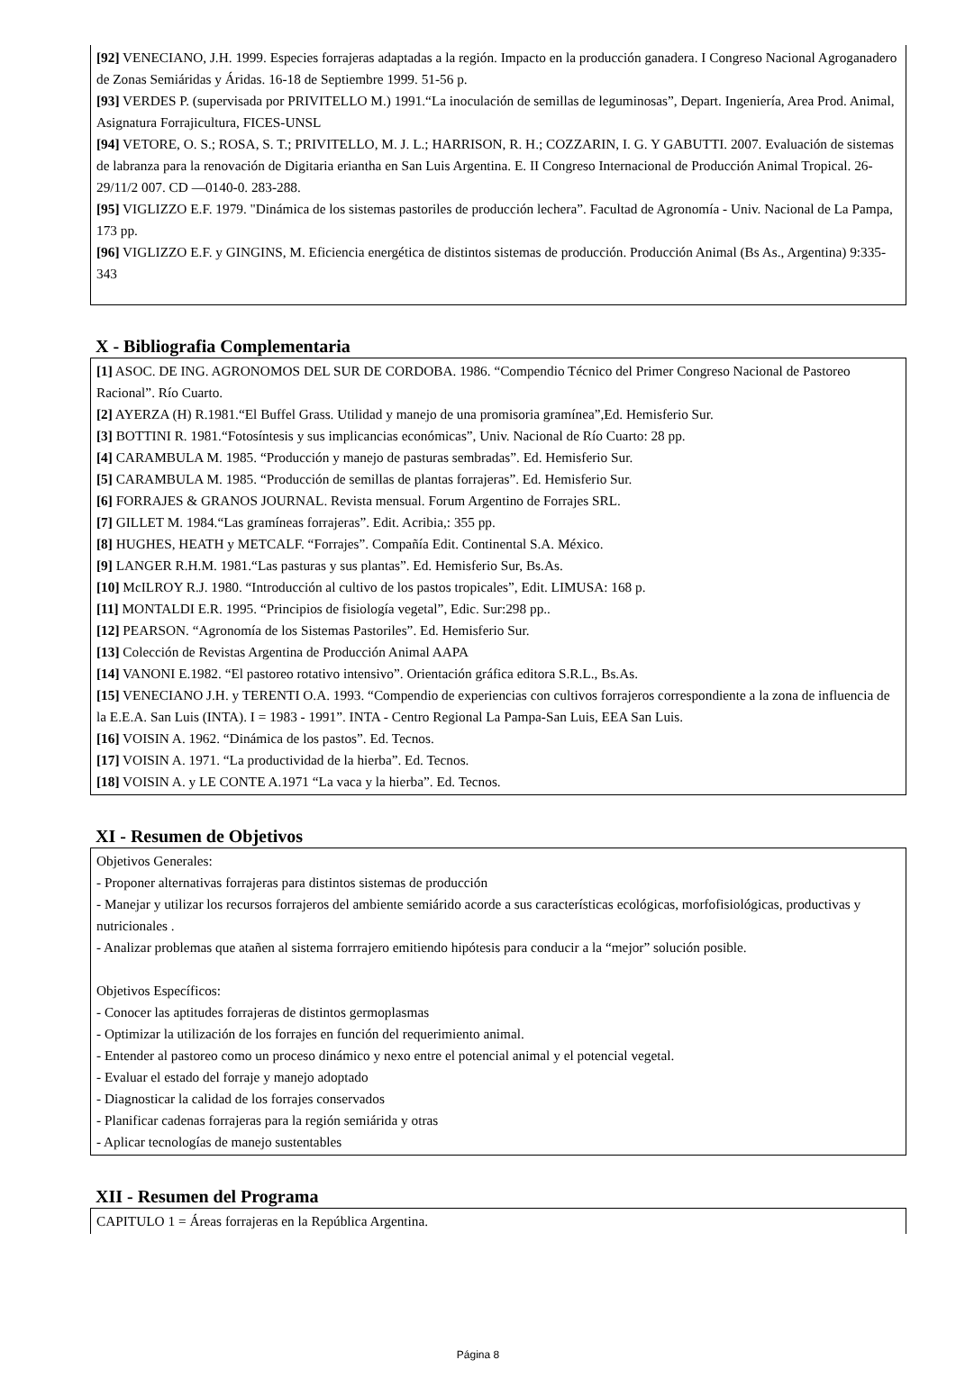[92] VENECIANO, J.H. 1999. Especies forrajeras adaptadas a la región. Impacto en la producción ganadera. I Congreso Nacional Agroganadero de Zonas Semiáridas y Áridas. 16-18 de Septiembre 1999. 51-56 p.
[93] VERDES P. (supervisada por PRIVITELLO M.) 1991.“La inoculación de semillas de leguminosas”, Depart. Ingeniería, Area Prod. Animal, Asignatura Forrajicultura, FICES-UNSL
[94] VETORE, O. S.; ROSA, S. T.; PRIVITELLO, M. J. L.; HARRISON, R. H.; COZZARIN, I. G. Y GABUTTI. 2007. Evaluación de sistemas de labranza para la renovación de Digitaria eriantha en San Luis Argentina. E. II Congreso Internacional de Producción Animal Tropical. 26-29/11/2 007. CD —0140-0. 283-288.
[95] VIGLIZZO E.F. 1979. "Dinámica de los sistemas pastoriles de producción lechera”. Facultad de Agronomía - Univ. Nacional de La Pampa, 173 pp.
[96] VIGLIZZO E.F. y GINGINS, M. Eficiencia energética de distintos sistemas de producción. Producción Animal (Bs As., Argentina) 9:335-343
X - Bibliografia Complementaria
[1] ASOC. DE ING. AGRONOMOS DEL SUR DE CORDOBA. 1986. “Compendio Técnico del Primer Congreso Nacional de Pastoreo Racional”. Río Cuarto.
[2] AYERZA (H) R.1981.“El Buffel Grass. Utilidad y manejo de una promisoria gramínea”,Ed. Hemisferio Sur.
[3] BOTTINI R. 1981.“Fotosíntesis y sus implicancias económicas”, Univ. Nacional de Río Cuarto: 28 pp.
[4] CARAMBULA M. 1985. “Producción y manejo de pasturas sembradas”. Ed. Hemisferio Sur.
[5] CARAMBULA M. 1985. “Producción de semillas de plantas forrajeras”. Ed. Hemisferio Sur.
[6] FORRAJES & GRANOS JOURNAL. Revista mensual. Forum Argentino de Forrajes SRL.
[7] GILLET M. 1984.“Las gramíneas forrajeras”. Edit. Acribia,: 355 pp.
[8] HUGHES, HEATH y METCALF. “Forrajes”. Compañía Edit. Continental S.A. México.
[9] LANGER R.H.M. 1981.“Las pasturas y sus plantas”. Ed. Hemisferio Sur, Bs.As.
[10] McILROY R.J. 1980. “Introducción al cultivo de los pastos tropicales”, Edit. LIMUSA: 168 p.
[11] MONTALDI E.R. 1995. “Principios de fisiología vegetal”, Edic. Sur:298 pp..
[12] PEARSON. “Agronomía de los Sistemas Pastoriles”. Ed. Hemisferio Sur.
[13] Colección de Revistas Argentina de Producción Animal AAPA
[14] VANONI E.1982. “El pastoreo rotativo intensivo”. Orientación gráfica editora S.R.L., Bs.As.
[15] VENECIANO J.H. y TERENTI O.A. 1993. “Compendio de experiencias con cultivos forrajeros correspondiente a la zona de influencia de la E.E.A. San Luis (INTA). I = 1983 - 1991”. INTA - Centro Regional La Pampa-San Luis, EEA San Luis.
[16] VOISIN A. 1962. “Dinámica de los pastos”. Ed. Tecnos.
[17] VOISIN A. 1971. “La productividad de la hierba”. Ed. Tecnos.
[18] VOISIN A. y LE CONTE A.1971 “La vaca y la hierba”. Ed. Tecnos.
XI - Resumen de Objetivos
Objetivos Generales:
- Proponer alternativas forrajeras para distintos sistemas de producción
- Manejar y utilizar los recursos forrajeros del ambiente semiárido acorde a sus características ecológicas, morfofisiológicas, productivas y nutricionales .
- Analizar problemas que atañen al sistema forrrajero emitiendo hipótesis para conducir a la “mejor” solución posible.
Objetivos Específicos:
- Conocer las aptitudes forrajeras de distintos germoplasmas
- Optimizar la utilización de los forrajes en función del requerimiento animal.
- Entender al pastoreo como un proceso dinámico y nexo entre el potencial animal y el potencial vegetal.
- Evaluar el estado del forraje y manejo adoptado
- Diagnosticar la calidad de los forrajes conservados
- Planificar cadenas forrajeras para la región semiárida y otras
- Aplicar tecnologías de manejo sustentables
XII - Resumen del Programa
CAPITULO 1 = Áreas forrajeras en la República Argentina.
Página 8